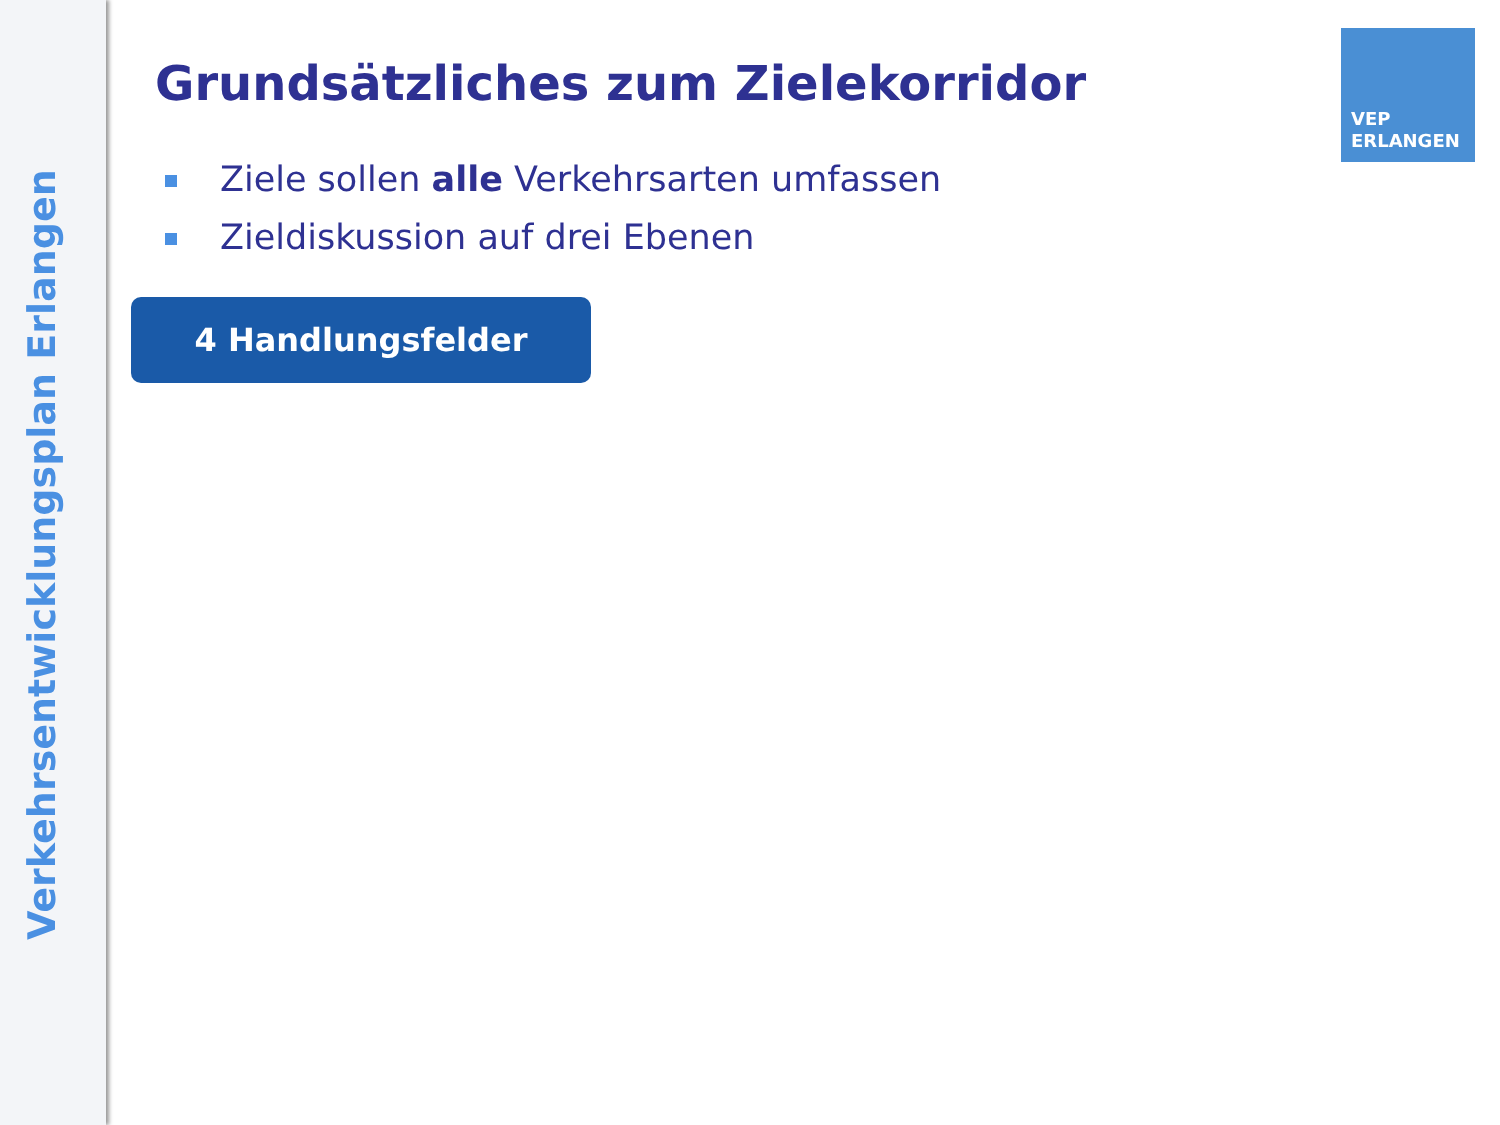Verkehrsentwicklungsplan Erlangen
VEP
ERLANGEN
Grundsätzliches zum Zielekorridor
Ziele sollen alle Verkehrsarten umfassen
Zieldiskussion auf drei Ebenen
4 Handlungsfelder